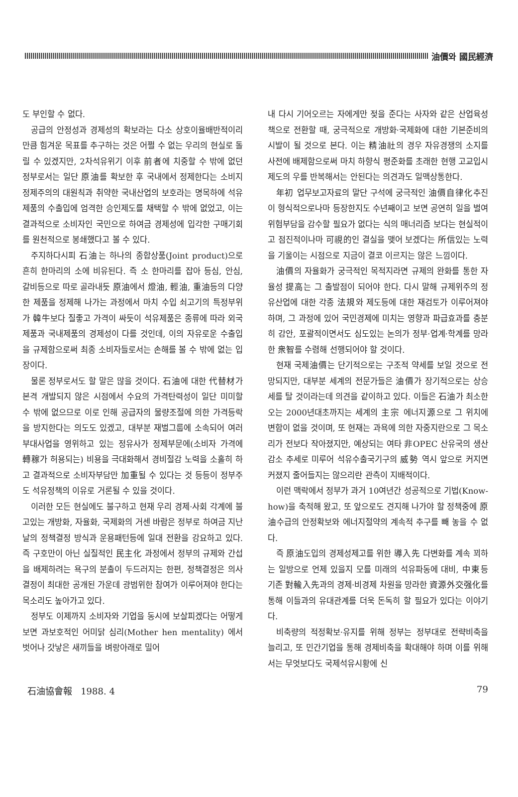油價와 國民經濟
도 부인할 수 없다.
공급의 안정성과 경제성의 확보라는 다소 상호이율배반적이리 만큼 힘겨운 목표를 추구하는 것은 어쩔 수 없는 우리의 현실로 돌릴 수 있겠지만, 2차석유위기 이후 前者에 치중할 수 밖에 없던 정부로서는 일단 原油를 확보한 후 국내에서 정제한다는 소비지정제주의의 대원칙과 취약한 국내산업의 보호라는 명목하에 석유제품의 수출입에 엄격한 승인제도를 채택할 수 밖에 없었고, 이는 결과적으로 소비자인 국민으로 하여금 경제성에 입각한 구매기회를 원천적으로 봉쇄했다고 볼 수 있다.
주지하다시피 石油는 하나의 종합상품(Joint product)으로 흔히 한마리의 소에 비유된다. 즉 소 한마리를 잡아 등심, 안심, 갈비등으로 따로 골라내듯 原油에서 燈油, 輕油, 重油등의 다양한 제품을 정제해 나가는 과정에서 마치 수입 쇠고기의 특정부위가 韓牛보다 질좋고 가격이 싸듯이 석유제품은 종류에 따라 외국제품과 국내제품의 경제성이 다를 것인데, 이의 자유로운 수출입을 규제함으로써 최종 소비자들로서는 손해를 볼 수 밖에 없는 입장이다.
물론 정부로서도 할 말은 많을 것이다. 石油에 대한 代替材가 본격 개발되지 않은 시점에서 수요의 가격탄력성이 일단 미미할 수 밖에 없으므로 이로 인해 공급자의 물량조절에 의한 가격등락을 방지한다는 의도도 있겠고, 대부분 재벌그룹에 소속되어 여러 부대사업을 영위하고 있는 정유사가 정제부문에(소비자 가격에 轉稼가 허용되는) 비용을 극대화해서 경비절감 노력을 소홀히 하고 결과적으로 소비자부담만 加重될 수 있다는 것 등등이 정부주도 석유정책의 이유로 거론될 수 있을 것이다.
이러한 모든 현실에도 불구하고 현재 우리 경제·사회 각계에 불고있는 개방화, 자율화, 국제화의 거센 바람은 정부로 하여금 지난 날의 정책결정 방식과 운용패턴등에 일대 전환을 강요하고 있다. 즉 구호만이 아닌 실질적인 民主化 과정에서 정부의 규제와 간섭을 배제하려는 욕구의 분출이 두드러지는 한편, 정책결정은 의사결정이 최대한 공개된 가운데 광범위한 참여가 이루어져야 한다는 목소리도 높아가고 있다.
정부도 이제까지 소비자와 기업을 동시에 보살피겠다는 어떻게 보면 과보호적인 어미닭 심리(Mother hen mentality) 에서 벗어나 갓낳은 새끼들을 벼랑아래로 밀어
내 다시 기어오르는 자에게만 젖을 준다는 사자와 같은 산업육성책으로 전환할 때, 궁극적으로 개방화·국제화에 대한 기본준비의 시발이 될 것으로 본다. 이는 精油社의 경우 자유경쟁의 소지를 사전에 배제함으로써 마치 하향식 평준화를 초래한 현행 고교입시제도의 우를 반복해서는 안된다는 의견과도 일맥상통한다.
年初 업무보고자료의 말단 구석에 궁극적인 油價自律化추진이 형식적으로나마 등장한지도 수년째이고 보면 공연히 일을 벌여 위험부담을 감수할 필요가 없다는 식의 매너리즘 보다는 현실적이고 점진적이나마 可視的인 결실을 맺어 보겠다는 所信있는 노력을 기울이는 시점으로 지금이 결코 이르지는 않은 느낌이다.
油價의 자율화가 궁극적인 목적지라면 규제의 완화를 통한 자율성 提高는 그 출발점이 되어야 한다. 다시 말해 규제위주의 정유산업에 대한 각종 法規와 제도등에 대한 재검토가 이루어져야 하며, 그 과정에 있어 국민경제에 미치는 영향과 파급효과를 충분히 감안, 포괄적이면서도 심도있는 논의가 정부·업계·학계를 망라한 衆智를 수렴해 선행되어야 할 것이다.
현재 국제油價는 단기적으로는 구조적 약세를 보일 것으로 전망되지만, 대부분 세계의 전문가들은 油價가 장기적으로는 상승세를 탈 것이라는데 의견을 같이하고 있다. 이들은 石油가 최소한 오는 2000년대초까지는 세계의 主宗 에너지源으로 그 위치에 변함이 없을 것이며, 또 현재는 과욕에 의한 자중지란으로 그 목소리가 전보다 작아졌지만, 예상되는 여타 非OPEC 산유국의 생산감소 추세로 미루어 석유수출국기구의 威勢 역시 앞으로 커지면 커졌지 줄어들지는 않으리란 관측이 지배적이다.
이런 맥락에서 정부가 과거 10여년간 성공적으로 기법(Know-how)을 축적해 왔고, 또 앞으로도 견지해 나가야 할 정책중에 原油수급의 안정확보와 에너지절약의 계속적 추구를 빼 놓을 수 없다.
즉 原油도입의 경제성제고를 위한 導入先 다변화를 계속 꾀하는 일방으로 언제 있을지 모를 미래의 석유파동에 대비, 中東등 기존 對輸入先과의 경제·비경제 차원을 망라한 資源外交强化를 통해 이들과의 유대관계를 더욱 돈독히 할 필요가 있다는 이야기다.
비축량의 적정확보·유지를 위해 정부는 정부대로 전략비축을 늘리고, 또 민간기업을 통해 경제비축을 확대해야 하며 이를 위해서는 무엇보다도 국제석유시황에 신
石油協會報 1988. 4 79